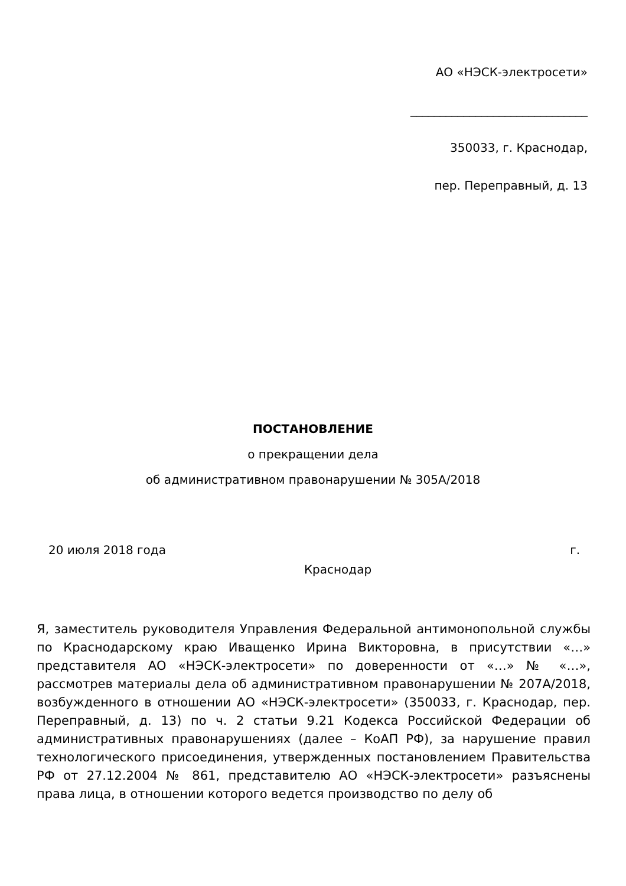АО «НЭСК-электросети»
______________________________
350033, г. Краснодар,
пер. Переправный, д. 13
ПОСТАНОВЛЕНИЕ
о прекращении дела
об административном правонарушении № 305А/2018
20 июля 2018 года г.
Краснодар
Я, заместитель руководителя Управления Федеральной антимонопольной службы по Краснодарскому краю Иващенко Ирина Викторовна, в присутствии «…» представителя АО «НЭСК-электросети» по доверенности от «…» № «…», рассмотрев материалы дела об административном правонарушении № 207А/2018, возбужденного в отношении АО «НЭСК-электросети» (350033, г. Краснодар, пер. Переправный, д. 13) по ч. 2 статьи 9.21 Кодекса Российской Федерации об административных правонарушениях (далее – КоАП РФ), за нарушение правил технологического присоединения, утвержденных постановлением Правительства РФ от 27.12.2004 № 861, представителю АО «НЭСК-электросети» разъяснены права лица, в отношении которого ведется производство по делу об